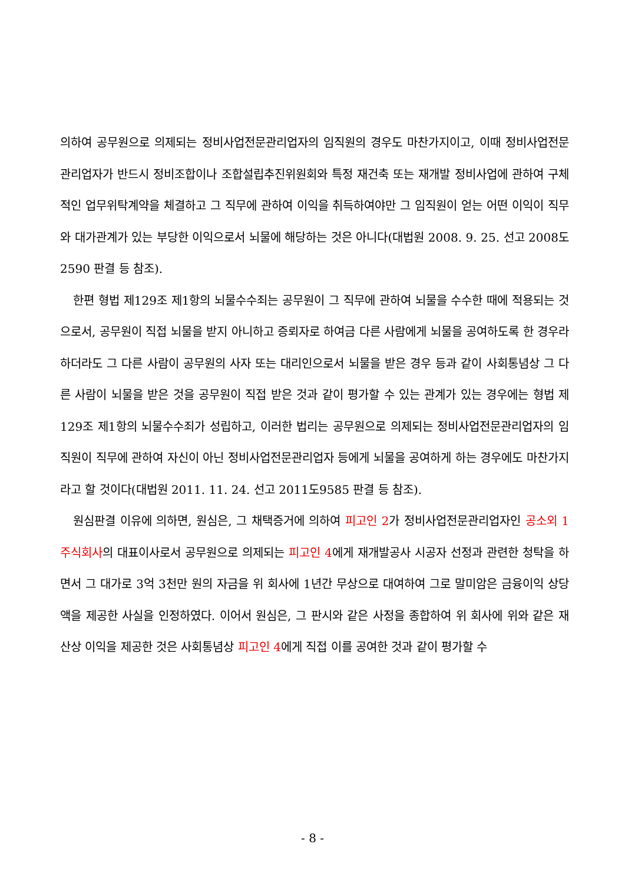의하여 공무원으로 의제되는 정비사업전문관리업자의 임직원의 경우도 마찬가지이고, 이때 정비사업전문관리업자가 반드시 정비조합이나 조합설립추진위원회와 특정 재건축 또는 재개발 정비사업에 관하여 구체적인 업무위탁계약을 체결하고 그 직무에 관하여 이익을 취득하여야만 그 임직원이 얻는 어떤 이익이 직무와 대가관계가 있는 부당한 이익으로서 뇌물에 해당하는 것은 아니다(대법원 2008. 9. 25. 선고 2008도2590 판결 등 참조).
한편 형법 제129조 제1항의 뇌물수수죄는 공무원이 그 직무에 관하여 뇌물을 수수한 때에 적용되는 것으로서, 공무원이 직접 뇌물을 받지 아니하고 증뢰자로 하여금 다른 사람에게 뇌물을 공여하도록 한 경우라 하더라도 그 다른 사람이 공무원의 사자 또는 대리인으로서 뇌물을 받은 경우 등과 같이 사회통념상 그 다른 사람이 뇌물을 받은 것을 공무원이 직접 받은 것과 같이 평가할 수 있는 관계가 있는 경우에는 형법 제129조 제1항의 뇌물수수죄가 성립하고, 이러한 법리는 공무원으로 의제되는 정비사업전문관리업자의 임직원이 직무에 관하여 자신이 아닌 정비사업전문관리업자 등에게 뇌물을 공여하게 하는 경우에도 마찬가지라고 할 것이다(대법원 2011. 11. 24. 선고 2011도9585 판결 등 참조).
원심판결 이유에 의하면, 원심은, 그 채택증거에 의하여 피고인 2가 정비사업전문관리업자인 공소외 1 주식회사의 대표이사로서 공무원으로 의제되는 피고인 4에게 재개발공사 시공자 선정과 관련한 청탁을 하면서 그 대가로 3억 3천만 원의 자금을 위 회사에 1년간 무상으로 대여하여 그로 말미암은 금융이익 상당액을 제공한 사실을 인정하였다. 이어서 원심은, 그 판시와 같은 사정을 종합하여 위 회사에 위와 같은 재산상 이익을 제공한 것은 사회통념상 피고인 4에게 직접 이를 공여한 것과 같이 평가할 수
- 8 -